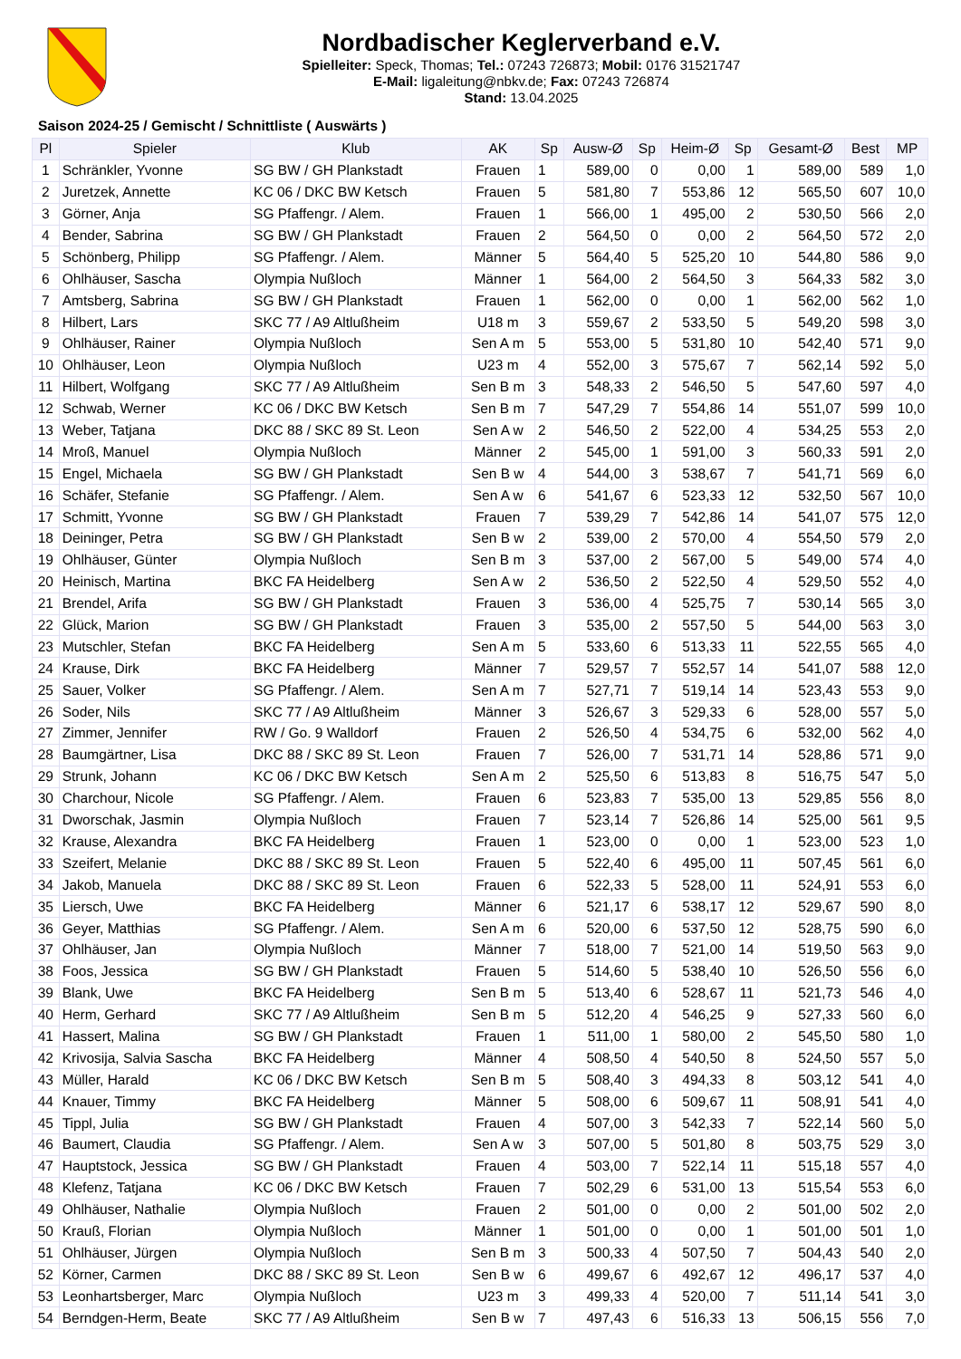Nordbadischer Keglerverband e.V.
Spielleiter: Speck, Thomas; Tel.: 07243 726873; Mobil: 0176 31521747
E-Mail: ligaleitung@nbkv.de; Fax: 07243 726874
Stand: 13.04.2025
Saison 2024-25 / Gemischt / Schnittliste ( Auswärts )
| Pl | Spieler | Klub | AK | Sp | Ausw-Ø | Sp | Heim-Ø | Sp | Gesamt-Ø | Best | MP |
| --- | --- | --- | --- | --- | --- | --- | --- | --- | --- | --- | --- |
| 1 | Schränkler, Yvonne | SG BW / GH Plankstadt | Frauen | 1 | 589,00 | 0 | 0,00 | 1 | 589,00 | 589 | 1,0 |
| 2 | Juretzek, Annette | KC 06 / DKC BW Ketsch | Frauen | 5 | 581,80 | 7 | 553,86 | 12 | 565,50 | 607 | 10,0 |
| 3 | Görner, Anja | SG Pfaffengr. / Alem. | Frauen | 1 | 566,00 | 1 | 495,00 | 2 | 530,50 | 566 | 2,0 |
| 4 | Bender, Sabrina | SG BW / GH Plankstadt | Frauen | 2 | 564,50 | 0 | 0,00 | 2 | 564,50 | 572 | 2,0 |
| 5 | Schönberg, Philipp | SG Pfaffengr. / Alem. | Männer | 5 | 564,40 | 5 | 525,20 | 10 | 544,80 | 586 | 9,0 |
| 6 | Ohlhäuser, Sascha | Olympia Nußloch | Männer | 1 | 564,00 | 2 | 564,50 | 3 | 564,33 | 582 | 3,0 |
| 7 | Amtsberg, Sabrina | SG BW / GH Plankstadt | Frauen | 1 | 562,00 | 0 | 0,00 | 1 | 562,00 | 562 | 1,0 |
| 8 | Hilbert, Lars | SKC 77 / A9 Altlußheim | U18 m | 3 | 559,67 | 2 | 533,50 | 5 | 549,20 | 598 | 3,0 |
| 9 | Ohlhäuser, Rainer | Olympia Nußloch | Sen A m | 5 | 553,00 | 5 | 531,80 | 10 | 542,40 | 571 | 9,0 |
| 10 | Ohlhäuser, Leon | Olympia Nußloch | U23 m | 4 | 552,00 | 3 | 575,67 | 7 | 562,14 | 592 | 5,0 |
| 11 | Hilbert, Wolfgang | SKC 77 / A9 Altlußheim | Sen B m | 3 | 548,33 | 2 | 546,50 | 5 | 547,60 | 597 | 4,0 |
| 12 | Schwab, Werner | KC 06 / DKC BW Ketsch | Sen B m | 7 | 547,29 | 7 | 554,86 | 14 | 551,07 | 599 | 10,0 |
| 13 | Weber, Tatjana | DKC 88 / SKC 89 St. Leon | Sen A w | 2 | 546,50 | 2 | 522,00 | 4 | 534,25 | 553 | 2,0 |
| 14 | Mroß, Manuel | Olympia Nußloch | Männer | 2 | 545,00 | 1 | 591,00 | 3 | 560,33 | 591 | 2,0 |
| 15 | Engel, Michaela | SG BW / GH Plankstadt | Sen B w | 4 | 544,00 | 3 | 538,67 | 7 | 541,71 | 569 | 6,0 |
| 16 | Schäfer, Stefanie | SG Pfaffengr. / Alem. | Sen A w | 6 | 541,67 | 6 | 523,33 | 12 | 532,50 | 567 | 10,0 |
| 17 | Schmitt, Yvonne | SG BW / GH Plankstadt | Frauen | 7 | 539,29 | 7 | 542,86 | 14 | 541,07 | 575 | 12,0 |
| 18 | Deininger, Petra | SG BW / GH Plankstadt | Sen B w | 2 | 539,00 | 2 | 570,00 | 4 | 554,50 | 579 | 2,0 |
| 19 | Ohlhäuser, Günter | Olympia Nußloch | Sen B m | 3 | 537,00 | 2 | 567,00 | 5 | 549,00 | 574 | 4,0 |
| 20 | Heinisch, Martina | BKC FA Heidelberg | Sen A w | 2 | 536,50 | 2 | 522,50 | 4 | 529,50 | 552 | 4,0 |
| 21 | Brendel, Arifa | SG BW / GH Plankstadt | Frauen | 3 | 536,00 | 4 | 525,75 | 7 | 530,14 | 565 | 3,0 |
| 22 | Glück, Marion | SG BW / GH Plankstadt | Frauen | 3 | 535,00 | 2 | 557,50 | 5 | 544,00 | 563 | 3,0 |
| 23 | Mutschler, Stefan | BKC FA Heidelberg | Sen A m | 5 | 533,60 | 6 | 513,33 | 11 | 522,55 | 565 | 4,0 |
| 24 | Krause, Dirk | BKC FA Heidelberg | Männer | 7 | 529,57 | 7 | 552,57 | 14 | 541,07 | 588 | 12,0 |
| 25 | Sauer, Volker | SG Pfaffengr. / Alem. | Sen A m | 7 | 527,71 | 7 | 519,14 | 14 | 523,43 | 553 | 9,0 |
| 26 | Soder, Nils | SKC 77 / A9 Altlußheim | Männer | 3 | 526,67 | 3 | 529,33 | 6 | 528,00 | 557 | 5,0 |
| 27 | Zimmer, Jennifer | RW / Go. 9 Walldorf | Frauen | 2 | 526,50 | 4 | 534,75 | 6 | 532,00 | 562 | 4,0 |
| 28 | Baumgärtner, Lisa | DKC 88 / SKC 89 St. Leon | Frauen | 7 | 526,00 | 7 | 531,71 | 14 | 528,86 | 571 | 9,0 |
| 29 | Strunk, Johann | KC 06 / DKC BW Ketsch | Sen A m | 2 | 525,50 | 6 | 513,83 | 8 | 516,75 | 547 | 5,0 |
| 30 | Charchour, Nicole | SG Pfaffengr. / Alem. | Frauen | 6 | 523,83 | 7 | 535,00 | 13 | 529,85 | 556 | 8,0 |
| 31 | Dworschak, Jasmin | Olympia Nußloch | Frauen | 7 | 523,14 | 7 | 526,86 | 14 | 525,00 | 561 | 9,5 |
| 32 | Krause, Alexandra | BKC FA Heidelberg | Frauen | 1 | 523,00 | 0 | 0,00 | 1 | 523,00 | 523 | 1,0 |
| 33 | Szeifert, Melanie | DKC 88 / SKC 89 St. Leon | Frauen | 5 | 522,40 | 6 | 495,00 | 11 | 507,45 | 561 | 6,0 |
| 34 | Jakob, Manuela | DKC 88 / SKC 89 St. Leon | Frauen | 6 | 522,33 | 5 | 528,00 | 11 | 524,91 | 553 | 6,0 |
| 35 | Liersch, Uwe | BKC FA Heidelberg | Männer | 6 | 521,17 | 6 | 538,17 | 12 | 529,67 | 590 | 8,0 |
| 36 | Geyer, Matthias | SG Pfaffengr. / Alem. | Sen A m | 6 | 520,00 | 6 | 537,50 | 12 | 528,75 | 590 | 6,0 |
| 37 | Ohlhäuser, Jan | Olympia Nußloch | Männer | 7 | 518,00 | 7 | 521,00 | 14 | 519,50 | 563 | 9,0 |
| 38 | Foos, Jessica | SG BW / GH Plankstadt | Frauen | 5 | 514,60 | 5 | 538,40 | 10 | 526,50 | 556 | 6,0 |
| 39 | Blank, Uwe | BKC FA Heidelberg | Sen B m | 5 | 513,40 | 6 | 528,67 | 11 | 521,73 | 546 | 4,0 |
| 40 | Herm, Gerhard | SKC 77 / A9 Altlußheim | Sen B m | 5 | 512,20 | 4 | 546,25 | 9 | 527,33 | 560 | 6,0 |
| 41 | Hassert, Malina | SG BW / GH Plankstadt | Frauen | 1 | 511,00 | 1 | 580,00 | 2 | 545,50 | 580 | 1,0 |
| 42 | Krivosija, Salvia Sascha | BKC FA Heidelberg | Männer | 4 | 508,50 | 4 | 540,50 | 8 | 524,50 | 557 | 5,0 |
| 43 | Müller, Harald | KC 06 / DKC BW Ketsch | Sen B m | 5 | 508,40 | 3 | 494,33 | 8 | 503,12 | 541 | 4,0 |
| 44 | Knauer, Timmy | BKC FA Heidelberg | Männer | 5 | 508,00 | 6 | 509,67 | 11 | 508,91 | 541 | 4,0 |
| 45 | Tippl, Julia | SG BW / GH Plankstadt | Frauen | 4 | 507,00 | 3 | 542,33 | 7 | 522,14 | 560 | 5,0 |
| 46 | Baumert, Claudia | SG Pfaffengr. / Alem. | Sen A w | 3 | 507,00 | 5 | 501,80 | 8 | 503,75 | 529 | 3,0 |
| 47 | Hauptstock, Jessica | SG BW / GH Plankstadt | Frauen | 4 | 503,00 | 7 | 522,14 | 11 | 515,18 | 557 | 4,0 |
| 48 | Klefenz, Tatjana | KC 06 / DKC BW Ketsch | Frauen | 7 | 502,29 | 6 | 531,00 | 13 | 515,54 | 553 | 6,0 |
| 49 | Ohlhäuser, Nathalie | Olympia Nußloch | Frauen | 2 | 501,00 | 0 | 0,00 | 2 | 501,00 | 502 | 2,0 |
| 50 | Krauß, Florian | Olympia Nußloch | Männer | 1 | 501,00 | 0 | 0,00 | 1 | 501,00 | 501 | 1,0 |
| 51 | Ohlhäuser, Jürgen | Olympia Nußloch | Sen B m | 3 | 500,33 | 4 | 507,50 | 7 | 504,43 | 540 | 2,0 |
| 52 | Körner, Carmen | DKC 88 / SKC 89 St. Leon | Sen B w | 6 | 499,67 | 6 | 492,67 | 12 | 496,17 | 537 | 4,0 |
| 53 | Leonhartsberger, Marc | Olympia Nußloch | U23 m | 3 | 499,33 | 4 | 520,00 | 7 | 511,14 | 541 | 3,0 |
| 54 | Berndgen-Herm, Beate | SKC 77 / A9 Altlußheim | Sen B w | 7 | 497,43 | 6 | 516,33 | 13 | 506,15 | 556 | 7,0 |